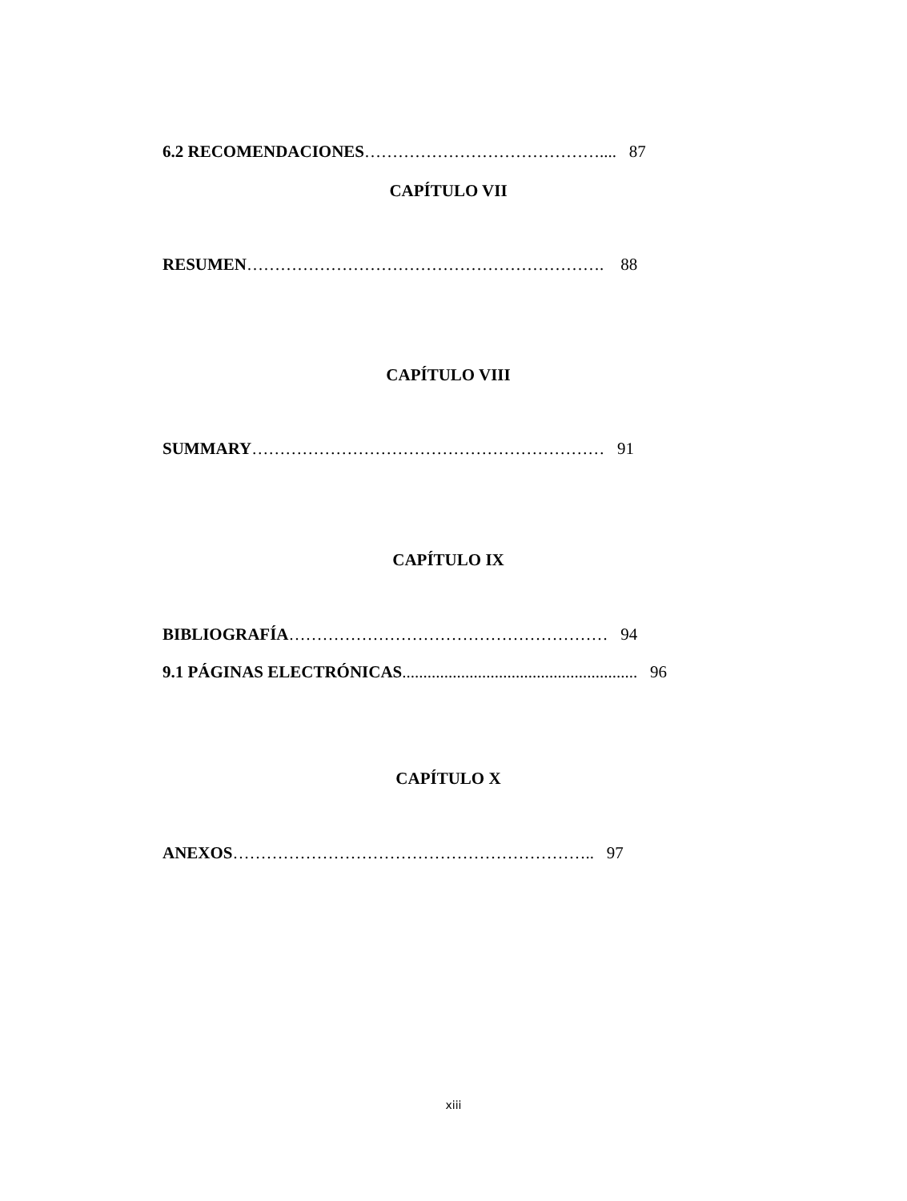6.2 RECOMENDACIONES…………………………………….... 87
CAPÍTULO VII
RESUMEN………………………………………………………. 88
CAPÍTULO VIII
SUMMARY……………………………………………………… 91
CAPÍTULO IX
BIBLIOGRAFÍA………………………………………………… 94
9.1 PÁGINAS ELECTRÓNICAS........................................................ 96
CAPÍTULO X
ANEXOS……………………………………………………….. 97
xiii